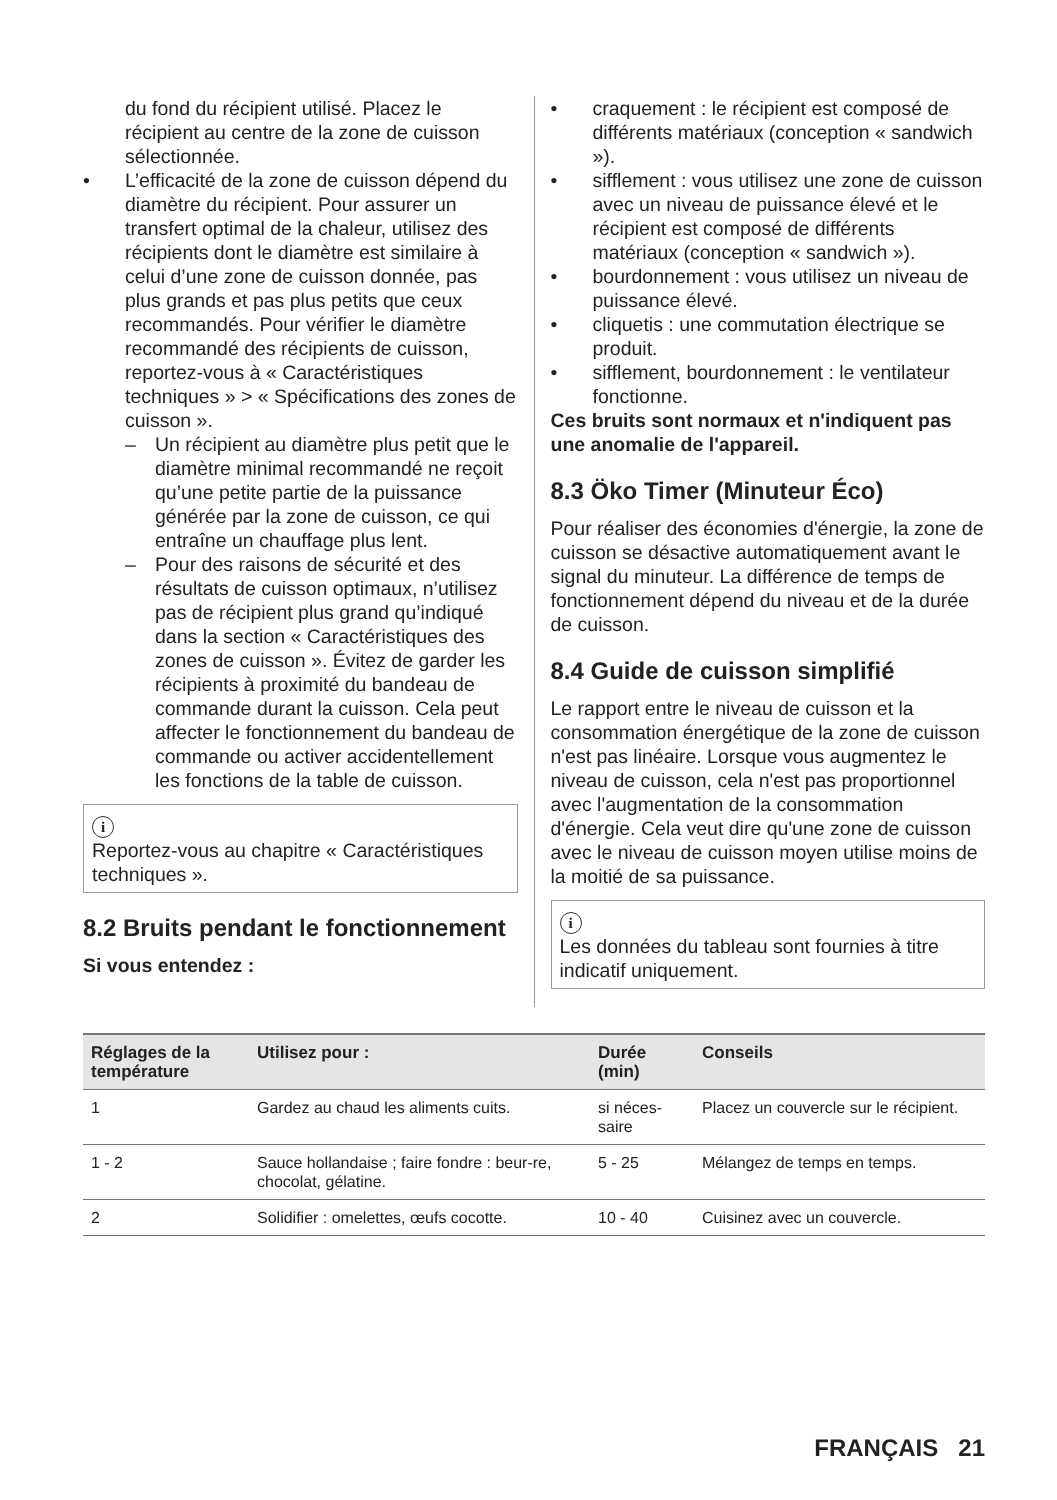du fond du récipient utilisé. Placez le récipient au centre de la zone de cuisson sélectionnée.
• L’efficacité de la zone de cuisson dépend du diamètre du récipient. Pour assurer un transfert optimal de la chaleur, utilisez des récipients dont le diamètre est similaire à celui d’une zone de cuisson donnée, pas plus grands et pas plus petits que ceux recommandés. Pour vérifier le diamètre recommandé des récipients de cuisson, reportez-vous à « Caractéristiques techniques » > « Spécifications des zones de cuisson ».
– Un récipient au diamètre plus petit que le diamètre minimal recommandé ne reçoit qu’une petite partie de la puissance générée par la zone de cuisson, ce qui entraîne un chauffage plus lent.
– Pour des raisons de sécurité et des résultats de cuisson optimaux, n’utilisez pas de récipient plus grand qu’indiqué dans la section « Caractéristiques des zones de cuisson ». Évitez de garder les récipients à proximité du bandeau de commande durant la cuisson. Cela peut affecter le fonctionnement du bandeau de commande ou activer accidentellement les fonctions de la table de cuisson.
i
Reportez-vous au chapitre « Caractéristiques techniques ».
8.2 Bruits pendant le fonctionnement
Si vous entendez :
• craquement : le récipient est composé de différents matériaux (conception « sandwich »).
• sifflement : vous utilisez une zone de cuisson avec un niveau de puissance élevé et le récipient est composé de différents matériaux (conception « sandwich »).
• bourdonnement : vous utilisez un niveau de puissance élevé.
• cliquetis : une commutation électrique se produit.
• sifflement, bourdonnement : le ventilateur fonctionne.
Ces bruits sont normaux et n'indiquent pas une anomalie de l'appareil.
8.3 Öko Timer (Minuteur Éco)
Pour réaliser des économies d'énergie, la zone de cuisson se désactive automatiquement avant le signal du minuteur. La différence de temps de fonctionnement dépend du niveau et de la durée de cuisson.
8.4 Guide de cuisson simplifié
Le rapport entre le niveau de cuisson et la consommation énergétique de la zone de cuisson n'est pas linéaire. Lorsque vous augmentez le niveau de cuisson, cela n'est pas proportionnel avec l'augmentation de la consommation d'énergie. Cela veut dire qu'une zone de cuisson avec le niveau de cuisson moyen utilise moins de la moitié de sa puissance.
i
Les données du tableau sont fournies à titre indicatif uniquement.
| Réglages de la température | Utilisez pour : | Durée (min) | Conseils |
| --- | --- | --- | --- |
| 1 | Gardez au chaud les aliments cuits. | si néces-saire | Placez un couvercle sur le récipient. |
| 1 - 2 | Sauce hollandaise ; faire fondre : beur-re, chocolat, gélatine. | 5 - 25 | Mélangez de temps en temps. |
| 2 | Solidifier : omelettes, œufs cocotte. | 10 - 40 | Cuisinez avec un couvercle. |
FRANÇAIS 21